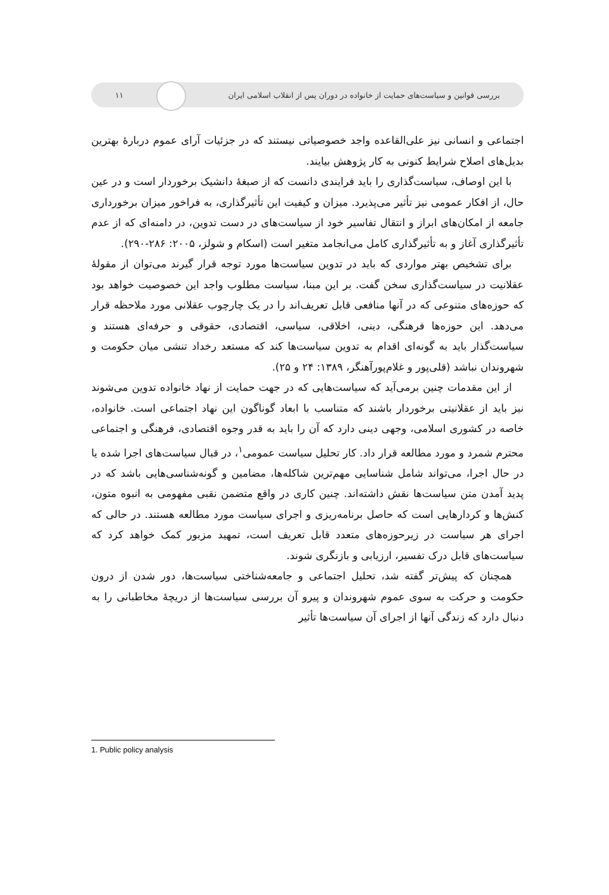بررسی قوانین و سیاست‌های حمایت از خانواده در دوران پس از انقلاب اسلامی ایران ۱۱
اجتماعی و انسانی نیز علی‌القاعده واجد خصوصیاتی نیستند که در جزئیات آرای عموم دربارهٔ بهترین بدیل‌های اصلاح شرایط کنونی به کار پژوهش بیایند.
با این اوصاف، سیاست‌گذاری را باید فرایندی دانست که از صبغهٔ دانشیک برخوردار است و در عین حال، از افکار عمومی نیز تأثیر می‌پذیرد. میزان و کیفیت این تأثیرگذاری، به فراخور میزان برخورداری جامعه از امکان‌های ابراز و انتقال تفاسیر خود از سیاست‌های در دست تدوین، در دامنه‌ای که از عدم تأثیرگذاری آغاز و به تأثیرگذاری کامل می‌انجامد متغیر است (اسکام و شولز، ۲۰۰۵: ۲۸۶-۲۹۰).
برای تشخیص بهتر مواردی که باید در تدوین سیاست‌ها مورد توجه قرار گیرند می‌توان از مقولهٔ عقلانیت در سیاست‌گذاری سخن گفت. بر این مبنا، سیاست مطلوب واجد این خصوصیت خواهد بود که حوزه‌های متنوعی که در آنها منافعی قابل تعریف‌اند را در یک چارچوب عقلانی مورد ملاحظه قرار می‌دهد. این حوزه‌ها فرهنگی، دینی، اخلاقی، سیاسی، اقتصادی، حقوقی و حرفه‌ای هستند و سیاست‌گذار باید به گونه‌ای اقدام به تدوین سیاست‌ها کند که مستعد رخداد تنشی میان حکومت و شهروندان نباشد (قلی‌پور و غلام‌پورآهنگر، ۱۳۸۹: ۲۴ و ۲۵).
از این مقدمات چنین برمی‌آید که سیاست‌هایی که در جهت حمایت از نهاد خانواده تدوین می‌شوند نیز باید از عقلانیتی برخوردار باشند که متناسب با ابعاد گوناگون این نهاد اجتماعی است. خانواده، خاصه در کشوری اسلامی، وجهی دینی دارد که آن را باید به قدر وجوه اقتصادی، فرهنگی و اجتماعی محترم شمرد و مورد مطالعه قرار داد. کار تحلیل سیاست عمومی<sup>۱</sup>، در قبال سیاست‌های اجرا شده یا در حال اجرا، می‌تواند شامل شناسایی مهم‌ترین شاکله‌ها، مضامین و گونه‌شناسی‌هایی باشد که در پدید آمدن متن سیاست‌ها نقش داشته‌اند. چنین کاری در واقع متضمن نقبی مفهومی به انبوه متون، کنش‌ها و کردارهایی است که حاصل برنامه‌ریزی و اجرای سیاست مورد مطالعه هستند. در حالی که اجرای هر سیاست در زیرحوزه‌های متعدد قابل تعریف است، تمهید مزبور کمک خواهد کرد که سیاست‌های قابل درک تفسیر، ارزیابی و بازنگری شوند.
همچنان که پیش‌تر گفته شد، تحلیل اجتماعی و جامعه‌شناختی سیاست‌ها، دور شدن از درون حکومت و حرکت به سوی عموم شهروندان و پیرو آن بررسی سیاست‌ها از دریچهٔ مخاطبانی را به دنبال دارد که زندگی آنها از اجرای آن سیاست‌ها تأثیر
1. Public policy analysis